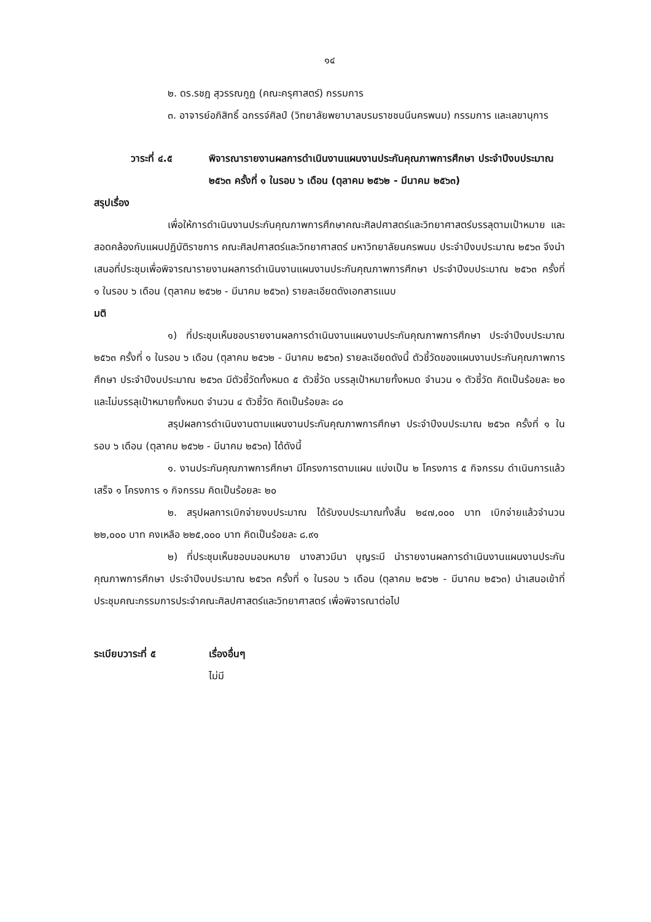๑๔
๒. ดร.รชฎ สุวรรณกูฏ (คณะครุศาสตร์) กรรมการ
๓. อาจารย์อภิสิทธิ์ ฉกรรจ์ศิลป์ (วิทยาลัยพยาบาลบรมราชชนนีนครพนม) กรรมการ และเลขานุการ
วาระที่ ๔.๕ พิจารณารายงานผลการดำเนินงานแผนงานประกันคุณภาพการศึกษา ประจำปีงบประมาณ ๒๕๖๓ ครั้งที่ ๑ ในรอบ ๖ เดือน (ตุลาคม ๒๕๖๒ - มีนาคม ๒๕๖๓)
สรุปเรื่อง
เพื่อให้การดำเนินงานประกันคุณภาพการศึกษาคณะศิลปศาสตร์และวิทยาศาสตร์บรรลุตามเป้าหมาย และสอดคล้องกับแผนปฏิบัติราชการ คณะศิลปศาสตร์และวิทยาศาสตร์ มหาวิทยาลัยนครพนม ประจำปีงบประมาณ ๒๕๖๓ จึงนำเสนอที่ประชุมเพื่อพิจารณารายงานผลการดำเนินงานแผนงานประกันคุณภาพการศึกษา ประจำปีงบประมาณ ๒๕๖๓ ครั้งที่ ๑ ในรอบ ๖ เดือน (ตุลาคม ๒๕๖๒ - มีนาคม ๒๕๖๓) รายละเอียดดังเอกสารแนบ
มติ
๑) ที่ประชุมเห็นชอบรายงานผลการดำเนินงานแผนงานประกันคุณภาพการศึกษา ประจำปีงบประมาณ ๒๕๖๓ ครั้งที่ ๑ ในรอบ ๖ เดือน (ตุลาคม ๒๕๖๒ - มีนาคม ๒๕๖๓) รายละเอียดดังนี้ ตัวชี้วัดของแผนงานประกันคุณภาพการศึกษา ประจำปีงบประมาณ ๒๕๖๓ มีตัวชี้วัดทั้งหมด ๕ ตัวชี้วัด บรรลุเป้าหมายทั้งหมด จำนวน ๑ ตัวชี้วัด คิดเป็นร้อยละ ๒๐ และไม่บรรลุเป้าหมายทั้งหมด จำนวน ๔ ตัวชี้วัด คิดเป็นร้อยละ ๘๐
สรุปผลการดำเนินงานตามแผนงานประกันคุณภาพการศึกษา ประจำปีงบประมาณ ๒๕๖๓ ครั้งที่ ๑ ในรอบ ๖ เดือน (ตุลาคม ๒๕๖๒ - มีนาคม ๒๕๖๓) ได้ดังนี้
๑. งานประกันคุณภาพการศึกษา มีโครงการตามแผน แบ่งเป็น ๒ โครงการ ๕ กิจกรรม ดำเนินการแล้วเสร็จ ๑ โครงการ ๑ กิจกรรม คิดเป็นร้อยละ ๒๐
๒. สรุปผลการเบิกจ่ายงบประมาณ ได้รับงบประมาณทั้งสิ้น ๒๔๗,๐๐๐ บาท เบิกจ่ายแล้วจำนวน ๒๒,๐๐๐ บาท คงเหลือ ๒๒๕,๐๐๐ บาท คิดเป็นร้อยละ ๘.๙๑
๒) ที่ประชุมเห็นชอบมอบหมาย นางสาวมีนา บุญระมี นำรายงานผลการดำเนินงานแผนงานประกันคุณภาพการศึกษา ประจำปีงบประมาณ ๒๕๖๓ ครั้งที่ ๑ ในรอบ ๖ เดือน (ตุลาคม ๒๕๖๒ - มีนาคม ๒๕๖๓) นำเสนอเข้าที่ประชุมคณะกรรมการประจำคณะศิลปศาสตร์และวิทยาศาสตร์ เพื่อพิจารณาต่อไป
ระเบียบวาระที่ ๕ เรื่องอื่นๆ
ไม่มี